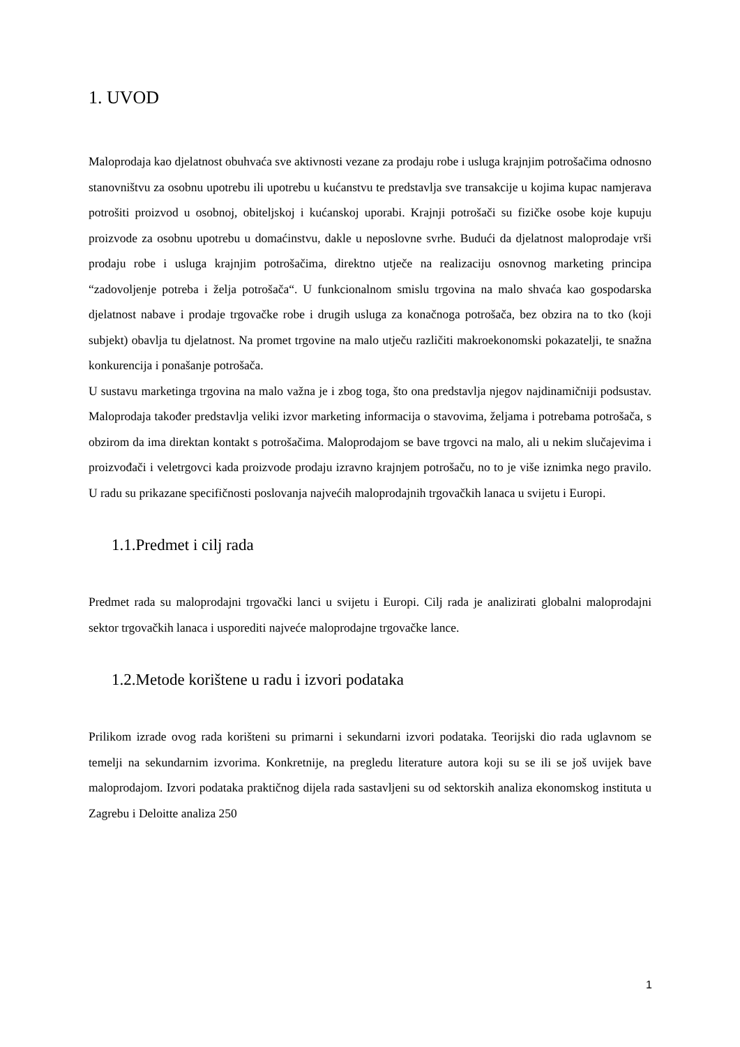1. UVOD
Maloprodaja kao djelatnost obuhvaća sve aktivnosti vezane za prodaju robe i usluga krajnjim potrošačima odnosno stanovništvu za osobnu upotrebu ili upotrebu u kućanstvu te predstavlja sve transakcije u kojima kupac namjerava potrošiti proizvod u osobnoj, obiteljskoj i kućanskoj uporabi. Krajnji potrošači su fizičke osobe koje kupuju proizvode za osobnu upotrebu u domaćinstvu, dakle u neposlovne svrhe. Budući da djelatnost maloprodaje vrši prodaju robe i usluga krajnjim potrošačima, direktno utječe na realizaciju osnovnog marketing principa “zadovoljenje potreba i želja potrošača“. U funkcionalnom smislu trgovina na malo shvaća kao gospodarska djelatnost nabave i prodaje trgovačke robe i drugih usluga za konačnoga potrošača, bez obzira na to tko (koji subjekt) obavlja tu djelatnost. Na promet trgovine na malo utječu različiti makroekonomski pokazatelji, te snažna konkurencija i ponašanje potrošača.
U sustavu marketinga trgovina na malo važna je i zbog toga, što ona predstavlja njegov najdinamičniji podsustav. Maloprodaja također predstavlja veliki izvor marketing informacija o stavovima, željama i potrebama potrošača, s obzirom da ima direktan kontakt s potrošačima. Maloprodajom se bave trgovci na malo, ali u nekim slučajevima i proizvođači i veletrgovci kada proizvode prodaju izravno krajnjem potrošaču, no to je više iznimka nego pravilo. U radu su prikazane specifičnosti poslovanja najvećih maloprodajnih trgovačkih lanaca u svijetu i Europi.
1.1.Predmet i cilj rada
Predmet rada su maloprodajni trgovački lanci u svijetu i Europi. Cilj rada je analizirati globalni maloprodajni sektor trgovačkih lanaca i usporediti najveće maloprodajne trgovačke lance.
1.2.Metode korištene u radu i izvori podataka
Prilikom izrade ovog rada korišteni su primarni i sekundarni izvori podataka. Teorijski dio rada uglavnom se temelji na sekundarnim izvorima. Konkretnije, na pregledu literature autora koji su se ili se još uvijek bave maloprodajom. Izvori podataka praktičnog dijela rada sastavljeni su od sektorskih analiza ekonomskog instituta u Zagrebu i Deloitte analiza 250
1